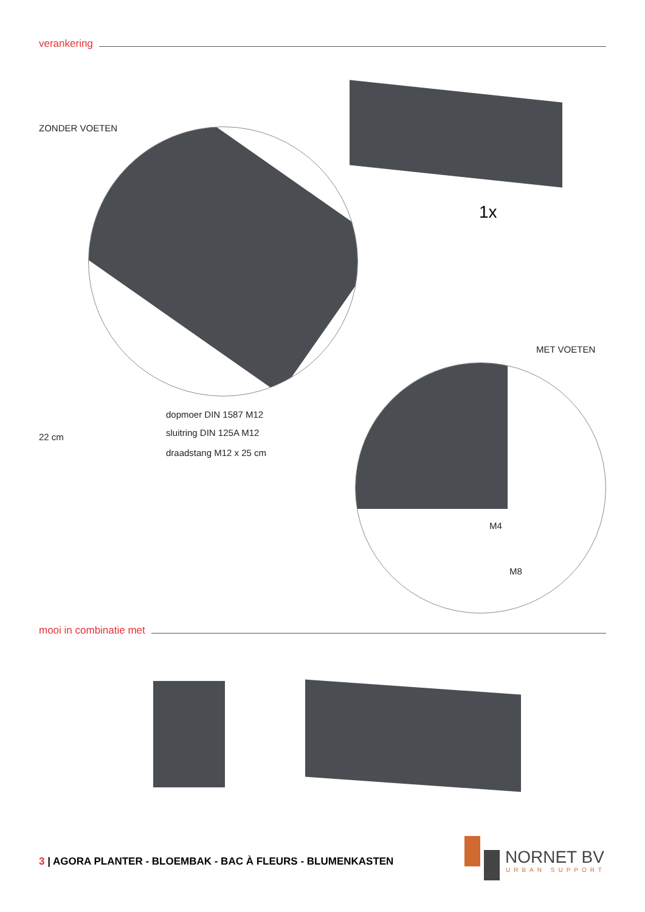verankering
ZONDER VOETEN
1x
MET VOETEN
22 cm
dopmoer DIN 1587 M12
sluitring DIN 125A M12
draadstang M12 x 25 cm
M4
M8
mooi in combinatie met
3 | AGORA PLANTER - BLOEMBAK - BAC À FLEURS - BLUMENKASTEN
NORNET BV
URBAN SUPPORT